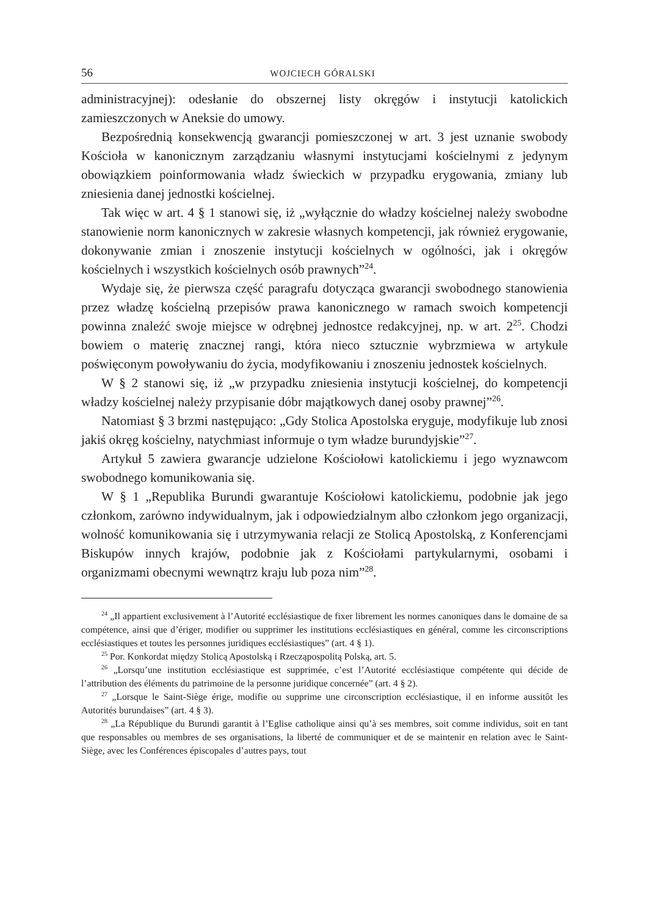56 WOJCIECH GÓRALSKI
administracyjnej): odesłanie do obszernej listy okręgów i instytucji katolickich zamieszczonych w Aneksie do umowy.
Bezpośrednią konsekwencją gwarancji pomieszczonej w art. 3 jest uznanie swobody Kościoła w kanonicznym zarządzaniu własnymi instytucjami kościelnymi z jedynym obowiązkiem poinformowania władz świeckich w przypadku erygowania, zmiany lub zniesienia danej jednostki kościelnej.
Tak więc w art. 4 § 1 stanowi się, iż „wyłącznie do władzy kościelnej należy swobodne stanowienie norm kanonicznych w zakresie własnych kompetencji, jak również erygowanie, dokonywanie zmian i znoszenie instytucji kościelnych w ogólności, jak i okręgów kościelnych i wszystkich kościelnych osób prawnych”<sup>24</sup>.
Wydaje się, że pierwsza część paragrafu dotycząca gwarancji swobodnego stanowienia przez władzę kościelną przepisów prawa kanonicznego w ramach swoich kompetencji powinna znaleźć swoje miejsce w odrębnej jednostce redakcyjnej, np. w art. 2<sup>25</sup>. Chodzi bowiem o materię znacznej rangi, która nieco sztucznie wybrzmiewa w artykule poświęconym powoływaniu do życia, modyfikowaniu i znoszeniu jednostek kościelnych.
W § 2 stanowi się, iż „w przypadku zniesienia instytucji kościelnej, do kompetencji władzy kościelnej należy przypisanie dóbr majątkowych danej osoby prawnej”<sup>26</sup>.
Natomiast § 3 brzmi następująco: „Gdy Stolica Apostolska eryguje, modyfikuje lub znosi jakiś okręg kościelny, natychmiast informuje o tym władze burundyjskie”<sup>27</sup>.
Artykuł 5 zawiera gwarancje udzielone Kościołowi katolickiemu i jego wyznawcom swobodnego komunikowania się.
W § 1 „Republika Burundi gwarantuje Kościołowi katolickiemu, podobnie jak jego członkom, zarówno indywidualnym, jak i odpowiedzialnym albo członkom jego organizacji, wolność komunikowania się i utrzymywania relacji ze Stolicą Apostolską, z Konferencjami Biskupów innych krajów, podobnie jak z Kościołami partykularnymi, osobami i organizmami obecnymi wewnątrz kraju lub poza nim”<sup>28</sup>.
<sup>24</sup> „Il appartient exclusivement à l’Autorité ecclésiastique de fixer librement les normes canoniques dans le domaine de sa compétence, ainsi que d’ériger, modifier ou supprimer les institutions ecclésiastiques en général, comme les circonscriptions ecclésiastiques et toutes les personnes juridiques ecclésiastiques” (art. 4 § 1).
<sup>25</sup> Por. Konkordat między Stolicą Apostolską i Rzecząpospolitą Polską, art. 5.
<sup>26</sup> „Lorsqu’une institution ecclésiastique est supprimée, c’est l’Autorité ecclésiastique compétente qui décide de l’attribution des éléments du patrimoine de la personne juridique concernée” (art. 4 § 2).
<sup>27</sup> „Lorsque le Saint-Siège érige, modifie ou supprime une circonscription ecclésiastique, il en informe aussitôt les Autorités burundaises” (art. 4 § 3).
<sup>28</sup> „La République du Burundi garantit à l’Eglise catholique ainsi qu’à ses membres, soit comme individus, soit en tant que responsables ou membres de ses organisations, la liberté de communiquer et de se maintenir en relation avec le Saint-Siège, avec les Conférences épiscopales d’autres pays, tout